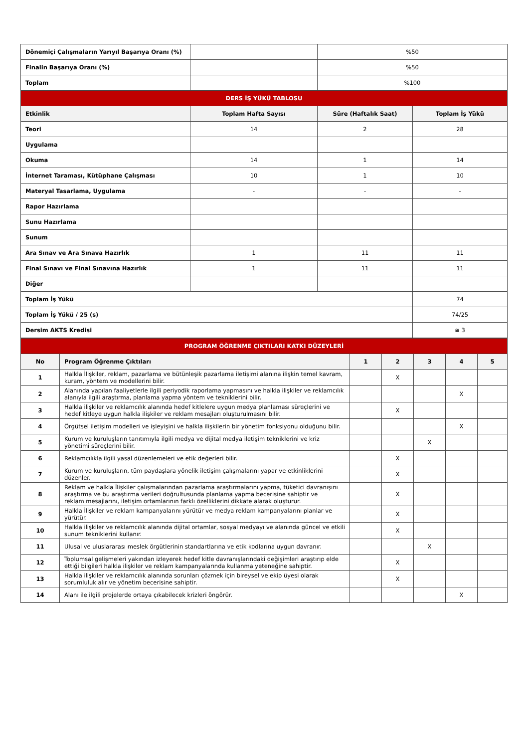| Dönemiçi Çalışmaların Yarıyıl Başarıya Oranı (%) | | %50 | |
| Finalin Başarıya Oranı (%) | | %50 | |
| Toplam | | %100 | |
| DERS İŞ YÜKÜ TABLOSU | | | |
| Etkinlik | Toplam Hafta Sayısı | Süre (Haftalık Saat) | Toplam İş Yükü |
| Teori | 14 | 2 | 28 |
| Uygulama | | | |
| Okuma | 14 | 1 | 14 |
| İnternet Taraması, Kütüphane Çalışması | 10 | 1 | 10 |
| Materyal Tasarlama, Uygulama | - | - | - |
| Rapor Hazırlama | | | |
| Sunu Hazırlama | | | |
| Sunum | | | |
| Ara Sınav ve Ara Sınava Hazırlık | 1 | 11 | 11 |
| Final Sınavı ve Final Sınavına Hazırlık | 1 | 11 | 11 |
| Diğer | | | |
| Toplam İş Yükü | | | 74 |
| Toplam İş Yükü / 25 (s) | | | 74/25 |
| Dersim AKTS Kredisi | | | ≅ 3 |
| PROGRAM ÖĞRENME ÇIKTILARI KATKI DÜZEYLERİ | | | | | | |
| No | Program Öğrenme Çıktıları | 1 | 2 | 3 | 4 | 5 |
| 1 | Halkla İlişkiler, reklam, pazarlama ve bütünleşik pazarlama iletişimi alanına ilişkin temel kavram, kuram, yöntem ve modellerini bilir. | | X | | | |
| 2 | Alanında yapılan faaliyetlerle ilgili periyodik raporlama yapmasını ve halkla ilişkiler ve reklamcılık alanıyla ilgili araştırma, planlama yapma yöntem ve tekniklerini bilir. | | | | X | |
| 3 | Halkla ilişkiler ve reklamcılık alanında hedef kitlelere uygun medya planlaması süreçlerini ve hedef kitleye uygun halkla ilişkiler ve reklam mesajları oluşturulmasını bilir. | | X | | | |
| 4 | Örgütsel iletişim modelleri ve işleyişini ve halkla ilişkilerin bir yönetim fonksiyonu olduğunu bilir. | | | | X | |
| 5 | Kurum ve kuruluşların tanıtımıyla ilgili medya ve dijital medya iletişim tekniklerini ve kriz yönetimi süreçlerini bilir. | | | X | | |
| 6 | Reklamcılıkla ilgili yasal düzenlemeleri ve etik değerleri bilir. | | X | | | |
| 7 | Kurum ve kuruluşların, tüm paydaşlara yönelik iletişim çalışmalarını yapar ve etkinliklerini düzenler. | | X | | | |
| 8 | Reklam ve halkla İlişkiler çalışmalarından pazarlama araştırmalarını yapma, tüketici davranışını araştırma ve bu araştırma verileri doğrultusunda planlama yapma becerisine sahiptir ve reklam mesajlarını, iletişim ortamlarının farklı özelliklerini dikkate alarak oluşturur. | | X | | | |
| 9 | Halkla İlişkiler ve reklam kampanyalarını yürütür ve medya reklam kampanyalarını planlar ve yürütür. | | X | | | |
| 10 | Halkla ilişkiler ve reklamcılık alanında dijital ortamlar, sosyal medyayı ve alanında güncel ve etkili sunum tekniklerini kullanır. | | X | | | |
| 11 | Ulusal ve uluslararası meslek örgütlerinin standartlarına ve etik kodlarına uygun davranır. | | | X | | |
| 12 | Toplumsal gelişmeleri yakından izleyerek hedef kitle davranışlarındaki değişimleri araştırıp elde ettiği bilgileri halkla ilişkiler ve reklam kampanyalarında kullanma yeteneğine sahiptir. | | X | | | |
| 13 | Halkla ilişkiler ve reklamcılık alanında sorunları çözmek için bireysel ve ekip üyesi olarak sorumluluk alır ve yönetim becerisine sahiptir. | | X | | | |
| 14 | Alanı ile ilgili projelerde ortaya çıkabilecek krizleri öngörür. | | | | X | |